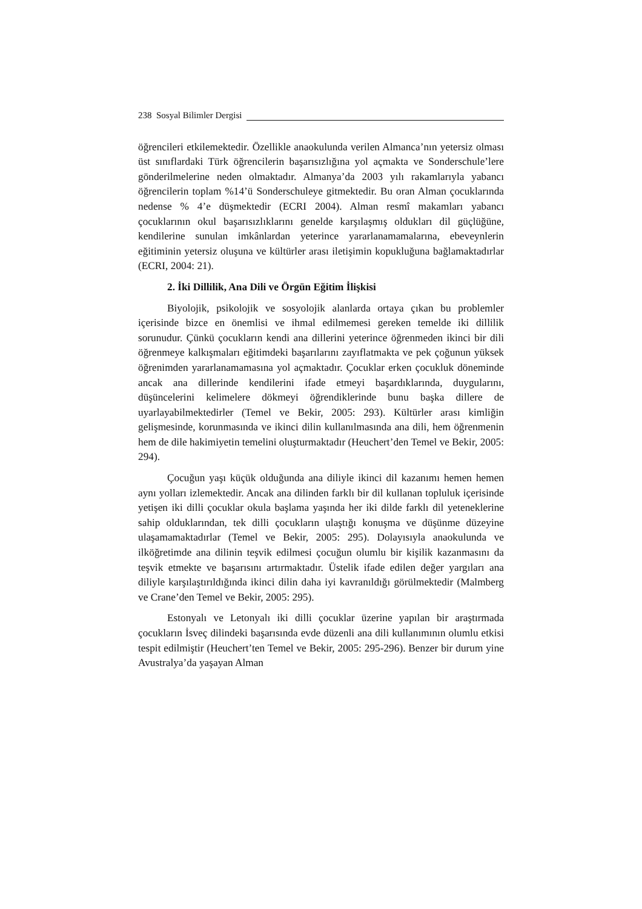238 Sosyal Bilimler Dergisi
öğrencileri etkilemektedir. Özellikle anaokulunda verilen Almanca’nın yetersiz olması üst sınıflardaki Türk öğrencilerin başarısızlığına yol açmakta ve Sonderschule’lere gönderilmelerine neden olmaktadır. Almanya’da 2003 yılı rakamlarıyla yabancı öğrencilerin toplam %14’ü Sonderschuleye gitmektedir. Bu oran Alman çocuklarında nedense % 4’e düşmektedir (ECRI 2004). Alman resmî makamları yabancı çocuklarının okul başarısızlıklarını genelde karşılaşmış oldukları dil güçlüğüne, kendilerine sunulan imkânlardan yeterince yararlanamamalarına, ebeveynlerin eğitiminin yetersiz oluşuna ve kültürler arası iletişimin kopukluğuna bağlamaktadırlar (ECRI, 2004: 21).
2. İki Dillilik, Ana Dili ve Örgün Eğitim İlişkisi
Biyolojik, psikolojik ve sosyolojik alanlarda ortaya çıkan bu problemler içerisinde bizce en önemlisi ve ihmal edilmemesi gereken temelde iki dillilik sorunudur. Çünkü çocukların kendi ana dillerini yeterince öğrenmeden ikinci bir dili öğrenmeye kalkışmaları eğitimdeki başarılarını zayıflatmakta ve pek çoğunun yüksek öğrenimden yararlanamamasına yol açmaktadır. Çocuklar erken çocukluk döneminde ancak ana dillerinde kendilerini ifade etmeyi başardıklarında, duygularını, düşüncelerini kelimelere dökmeyi öğrendiklerinde bunu başka dillere de uyarlayabilmektedirler (Temel ve Bekir, 2005: 293). Kültürler arası kimliğin gelişmesinde, korunmasında ve ikinci dilin kullanılmasında ana dili, hem öğrenmenin hem de dile hakimiyetin temelini oluşturmaktadır (Heuchert’den Temel ve Bekir, 2005: 294).
Çocuğun yaşı küçük olduğunda ana diliyle ikinci dil kazanımı hemen hemen aynı yolları izlemektedir. Ancak ana dilinden farklı bir dil kullanan topluluk içerisinde yetişen iki dilli çocuklar okula başlama yaşında her iki dilde farklı dil yeteneklerine sahip olduklarından, tek dilli çocukların ulaştığı konuşma ve düşünme düzeyine ulaşamamaktadırlar (Temel ve Bekir, 2005: 295). Dolayısıyla anaokulunda ve ilköğretimde ana dilinin teşvik edilmesi çocuğun olumlu bir kişilik kazanmasını da teşvik etmekte ve başarısını artırmaktadır. Üstelik ifade edilen değer yargıları ana diliyle karşılaştırıldığında ikinci dilin daha iyi kavranıldığı görülmektedir (Malmberg ve Crane’den Temel ve Bekir, 2005: 295).
Estonyalı ve Letonyalı iki dilli çocuklar üzerine yapılan bir araştırmada çocukların İsveç dilindeki başarısında evde düzenli ana dili kullanımının olumlu etkisi tespit edilmiştir (Heuchert’ten Temel ve Bekir, 2005: 295-296). Benzer bir durum yine Avustralya’da yaşayan Alman